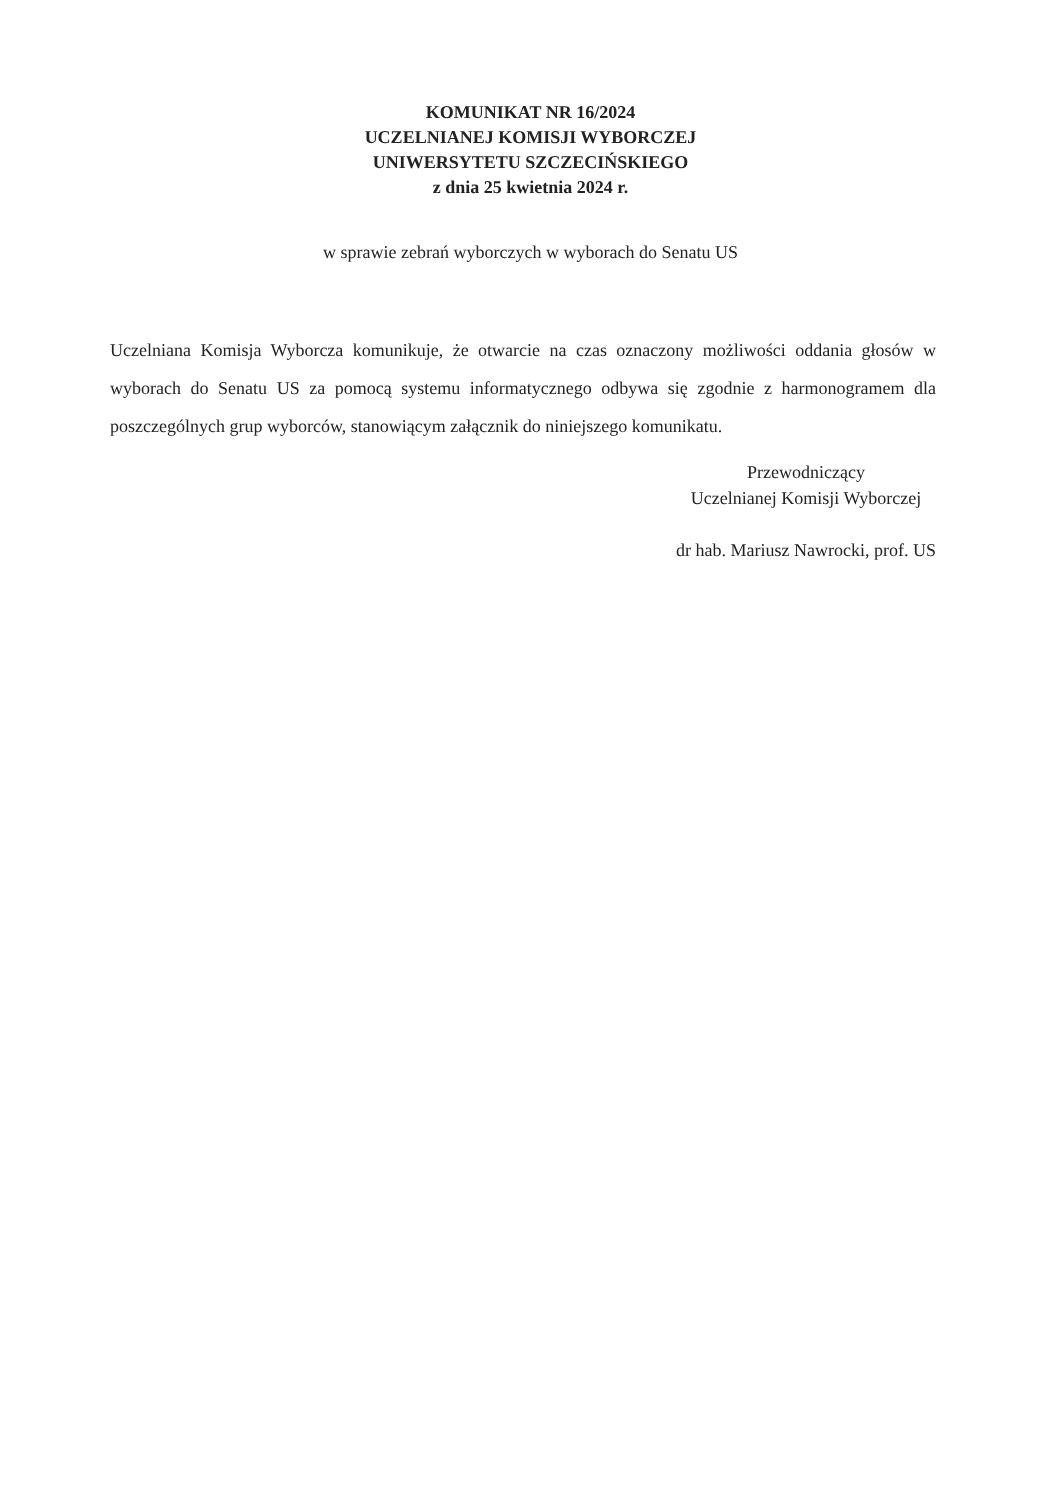KOMUNIKAT NR 16/2024
UCZELNIANEJ KOMISJI WYBORCZEJ
UNIWERSYTETU SZCZECIŃSKIEGO
z dnia 25 kwietnia 2024 r.
w sprawie zebrań wyborczych w wyborach do Senatu US
Uczelniana Komisja Wyborcza komunikuje, że otwarcie na czas oznaczony możliwości oddania głosów w wyborach do Senatu US za pomocą systemu informatycznego odbywa się zgodnie z harmonogramem dla poszczególnych grup wyborców, stanowiącym załącznik do niniejszego komunikatu.
Przewodniczący
Uczelnianej Komisji Wyborczej
dr hab. Mariusz Nawrocki, prof. US